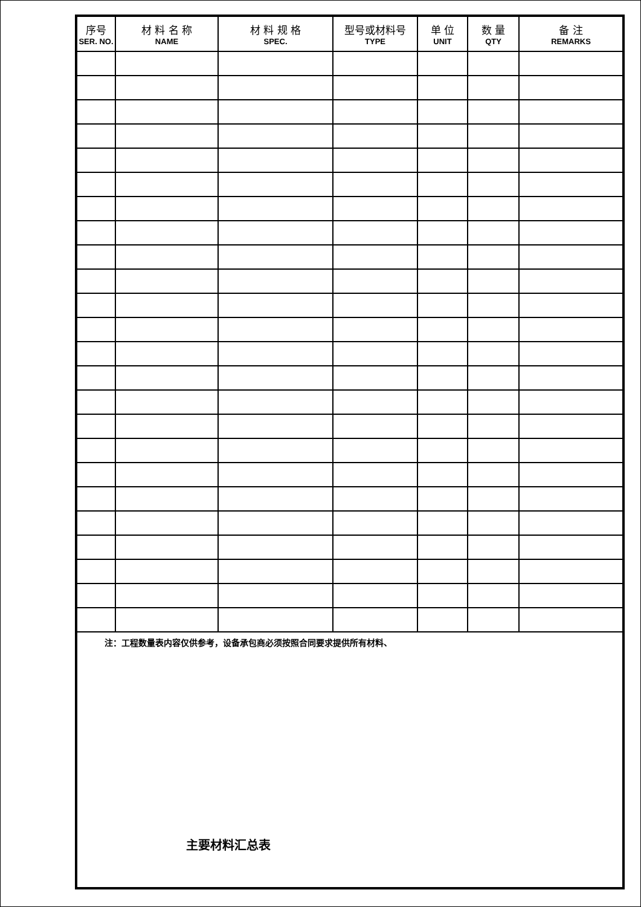| 序号 SER. NO. | 材 料 名 称 NAME | 材 料 规 格 SPEC. | 型号或材料号 TYPE | 单 位 UNIT | 数 量 QTY | 备 注 REMARKS |
| --- | --- | --- | --- | --- | --- | --- |
注：工程数量表内容仅供参考，设备承包商必须按照合同要求提供所有材料、
主要材料汇总表